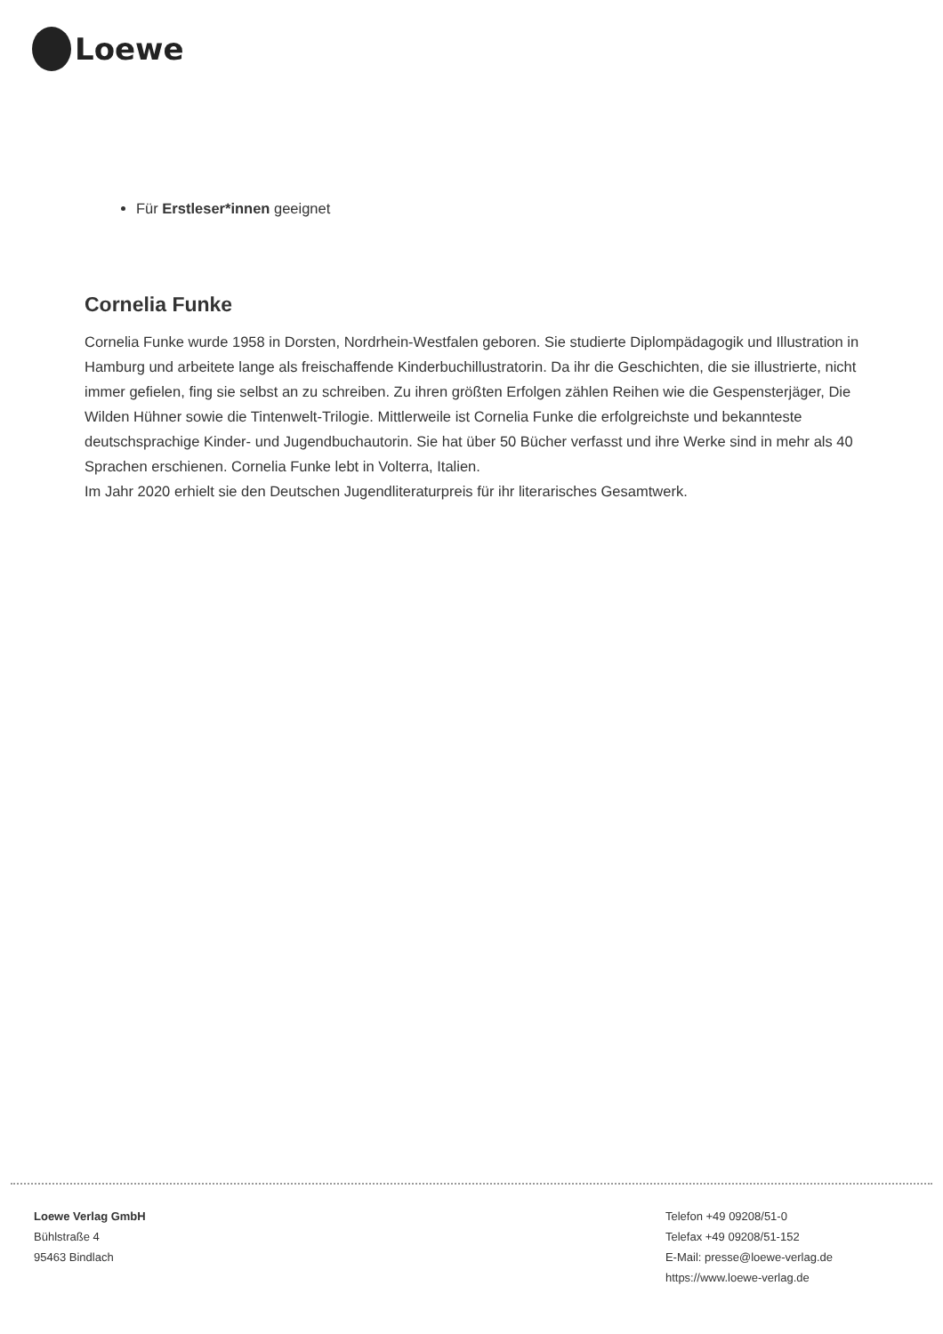Loewe
Für Erstleser*innen geeignet
Cornelia Funke
Cornelia Funke wurde 1958 in Dorsten, Nordrhein-Westfalen geboren. Sie studierte Diplompädagogik und Illustration in Hamburg und arbeitete lange als freischaffende Kinderbuchillustratorin. Da ihr die Geschichten, die sie illustrierte, nicht immer gefielen, fing sie selbst an zu schreiben. Zu ihren größten Erfolgen zählen Reihen wie die Gespensterjäger, Die Wilden Hühner sowie die Tintenwelt-Trilogie. Mittlerweile ist Cornelia Funke die erfolgreichste und bekannteste deutschsprachige Kinder- und Jugendbuchautorin. Sie hat über 50 Bücher verfasst und ihre Werke sind in mehr als 40 Sprachen erschienen. Cornelia Funke lebt in Volterra, Italien.
Im Jahr 2020 erhielt sie den Deutschen Jugendliteraturpreis für ihr literarisches Gesamtwerk.
Loewe Verlag GmbH
Bühlstraße 4
95463 Bindlach
Telefon +49 09208/51-0
Telefax +49 09208/51-152
E-Mail: presse@loewe-verlag.de
https://www.loewe-verlag.de